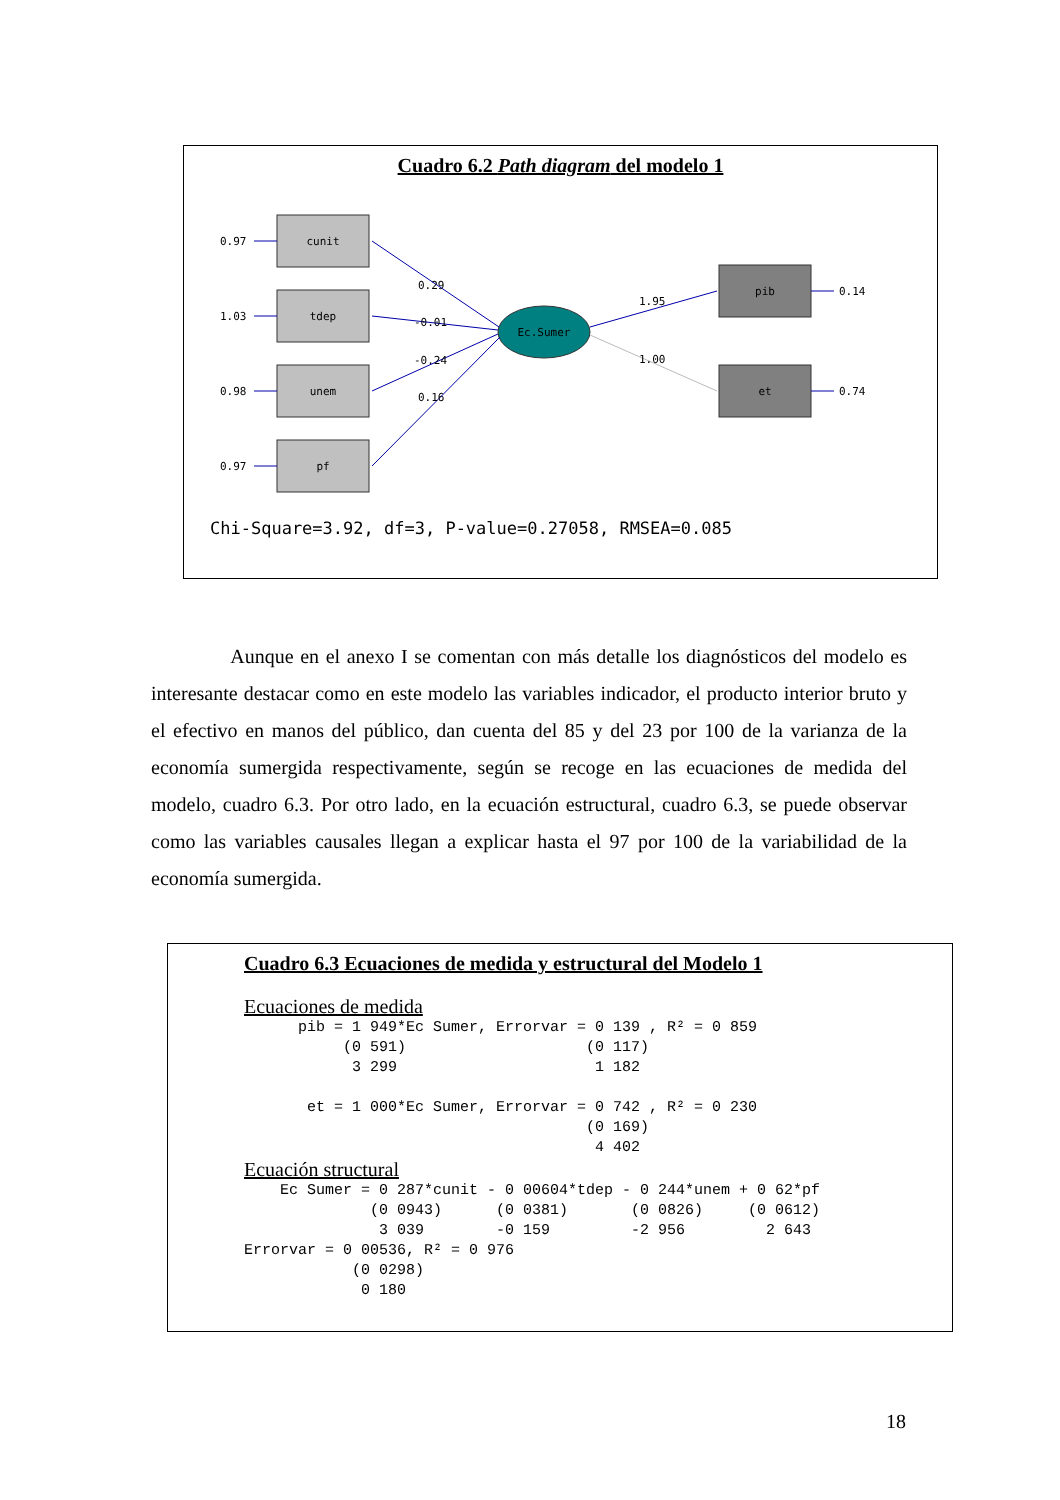Cuadro 6.2 Path diagram del modelo 1
cunit
tdep
unem
pf
pib
et
Ec.Sumer
0.97
1.03
0.98
0.97
0.29
-0.01
-0.24
0.16
1.95
1.00
0.14
0.74
Chi-Square=3.92, df=3, P-value=0.27058, RMSEA=0.085
Aunque en el anexo I se comentan con más detalle los diagnósticos del modelo es interesante destacar como en este modelo las variables indicador, el producto interior bruto y el efectivo en manos del público, dan cuenta del 85 y del 23 por 100 de la varianza de la economía sumergida respectivamente, según se recoge en las ecuaciones de medida del modelo, cuadro 6.3. Por otro lado, en la ecuación estructural, cuadro 6.3, se puede observar como las variables causales llegan a explicar hasta el 97 por 100 de la variabilidad de la economía sumergida.
Cuadro 6.3 Ecuaciones de medida y estructural del Modelo 1
Ecuaciones de medida
      pib = 1 949*Ec Sumer, Errorvar = 0 139 , R² = 0 859
           (0 591)                    (0 117)
            3 299                      1 182

       et = 1 000*Ec Sumer, Errorvar = 0 742 , R² = 0 230
                                      (0 169)
                                       4 402
Ecuación structural
    Ec Sumer = 0 287*cunit - 0 00604*tdep - 0 244*unem + 0 62*pf
              (0 0943)      (0 0381)       (0 0826)     (0 0612)
               3 039        -0 159         -2 956         2 643
Errorvar = 0 00536, R² = 0 976
            (0 0298)
             0 180
18